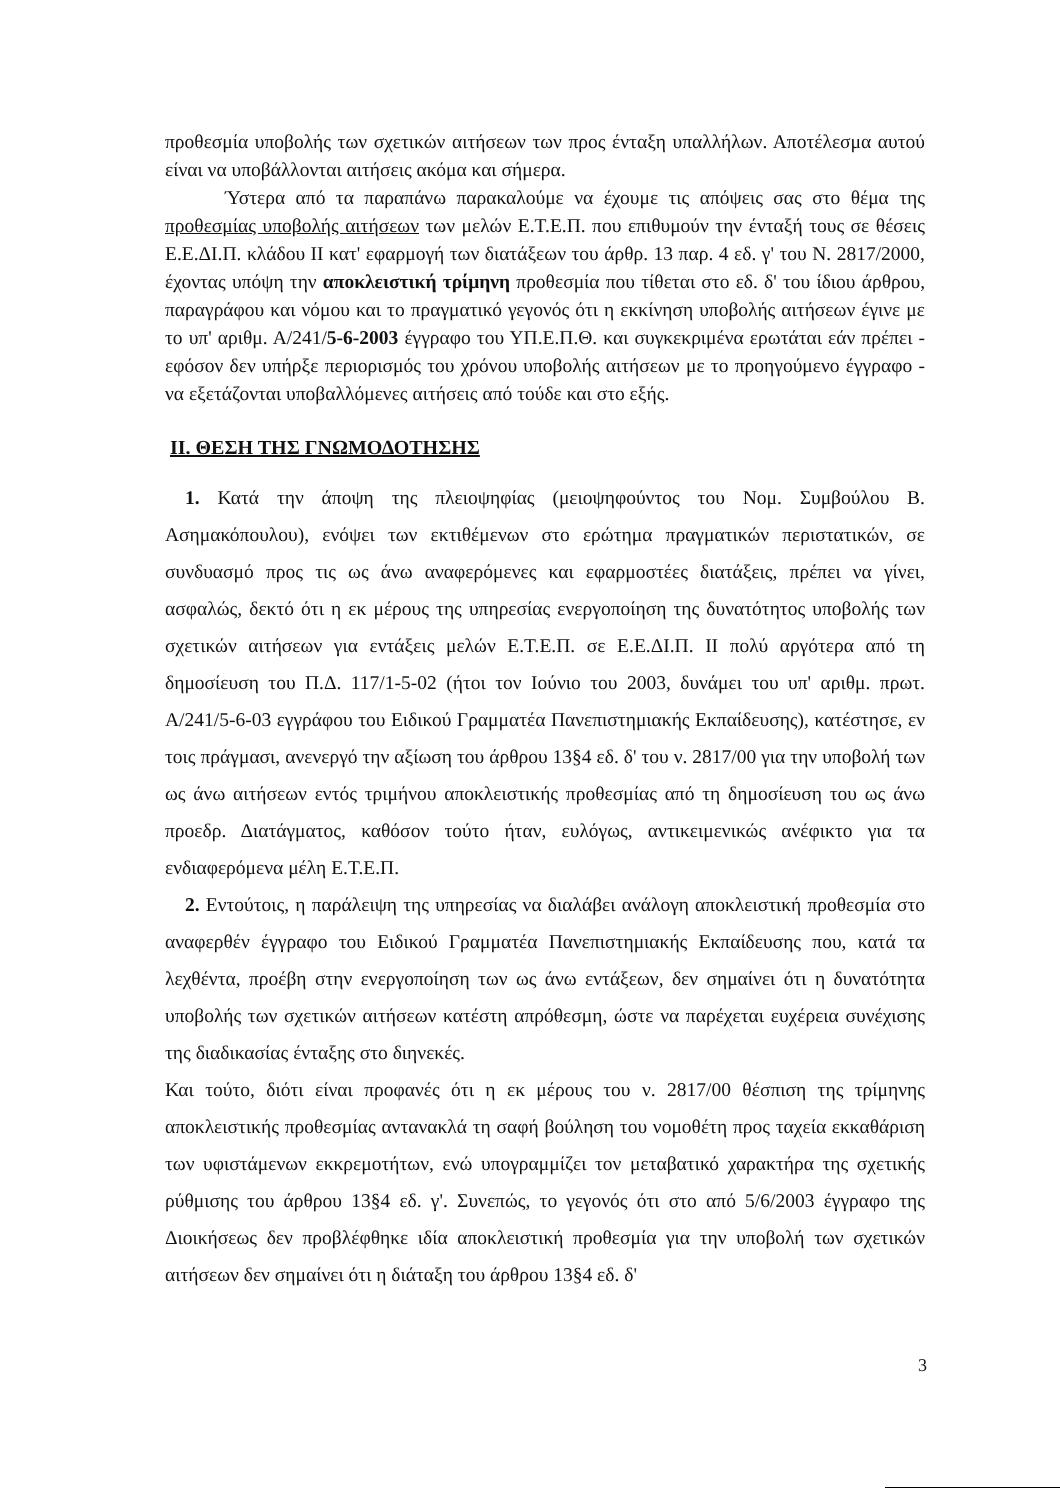προθεσμία υποβολής των σχετικών αιτήσεων των προς ένταξη υπαλλήλων. Αποτέλεσμα αυτού είναι να υποβάλλονται αιτήσεις ακόμα και σήμερα.
Ύστερα από τα παραπάνω παρακαλούμε να έχουμε τις απόψεις σας στο θέμα της προθεσμίας υποβολής αιτήσεων των μελών Ε.Τ.Ε.Π. που επιθυμούν την ένταξή τους σε θέσεις Ε.Ε.ΔΙ.Π. κλάδου ΙΙ κατ' εφαρμογή των διατάξεων του άρθρ. 13 παρ. 4 εδ. γ' του Ν. 2817/2000, έχοντας υπόψη την αποκλειστική τρίμηνη προθεσμία που τίθεται στο εδ. δ' του ίδιου άρθρου, παραγράφου και νόμου και το πραγματικό γεγονός ότι η εκκίνηση υποβολής αιτήσεων έγινε με το υπ' αριθμ. Α/241/5-6-2003 έγγραφο του ΥΠ.Ε.Π.Θ. και συγκεκριμένα ερωτάται εάν πρέπει - εφόσον δεν υπήρξε περιορισμός του χρόνου υποβολής αιτήσεων με το προηγούμενο έγγραφο - να εξετάζονται υποβαλλόμενες αιτήσεις από τούδε και στο εξής.
ΙΙ. ΘΕΣΗ ΤΗΣ ΓΝΩΜΟΔΟΤΗΣΗΣ
1. Κατά την άποψη της πλειοψηφίας (μειοψηφούντος του Νομ. Συμβούλου Β. Ασημακόπουλου), ενόψει των εκτιθέμενων στο ερώτημα πραγματικών περιστατικών, σε συνδυασμό προς τις ως άνω αναφερόμενες και εφαρμοστέες διατάξεις, πρέπει να γίνει, ασφαλώς, δεκτό ότι η εκ μέρους της υπηρεσίας ενεργοποίηση της δυνατότητος υποβολής των σχετικών αιτήσεων για εντάξεις μελών Ε.Τ.Ε.Π. σε Ε.Ε.ΔΙ.Π. ΙΙ πολύ αργότερα από τη δημοσίευση του Π.Δ. 117/1-5-02 (ήτοι τον Ιούνιο του 2003, δυνάμει του υπ' αριθμ. πρωτ. Α/241/5-6-03 εγγράφου του Ειδικού Γραμματέα Πανεπιστημιακής Εκπαίδευσης), κατέστησε, εν τοις πράγμασι, ανενεργό την αξίωση του άρθρου 13§4 εδ. δ' του ν. 2817/00 για την υποβολή των ως άνω αιτήσεων εντός τριμήνου αποκλειστικής προθεσμίας από τη δημοσίευση του ως άνω προεδρ. Διατάγματος, καθόσον τούτο ήταν, ευλόγως, αντικειμενικώς ανέφικτο για τα ενδιαφερόμενα μέλη Ε.Τ.Ε.Π.
2. Εντούτοις, η παράλειψη της υπηρεσίας να διαλάβει ανάλογη αποκλειστική προθεσμία στο αναφερθέν έγγραφο του Ειδικού Γραμματέα Πανεπιστημιακής Εκπαίδευσης που, κατά τα λεχθέντα, προέβη στην ενεργοποίηση των ως άνω εντάξεων, δεν σημαίνει ότι η δυνατότητα υποβολής των σχετικών αιτήσεων κατέστη απρόθεσμη, ώστε να παρέχεται ευχέρεια συνέχισης της διαδικασίας ένταξης στο διηνεκές.
Και τούτο, διότι είναι προφανές ότι η εκ μέρους του ν. 2817/00 θέσπιση της τρίμηνης αποκλειστικής προθεσμίας αντανακλά τη σαφή βούληση του νομοθέτη προς ταχεία εκκαθάριση των υφιστάμενων εκκρεμοτήτων, ενώ υπογραμμίζει τον μεταβατικό χαρακτήρα της σχετικής ρύθμισης του άρθρου 13§4 εδ. γ'. Συνεπώς, το γεγονός ότι στο από 5/6/2003 έγγραφο της Διοικήσεως δεν προβλέφθηκε ιδία αποκλειστική προθεσμία για την υποβολή των σχετικών αιτήσεων δεν σημαίνει ότι η διάταξη του άρθρου 13§4 εδ. δ'
3